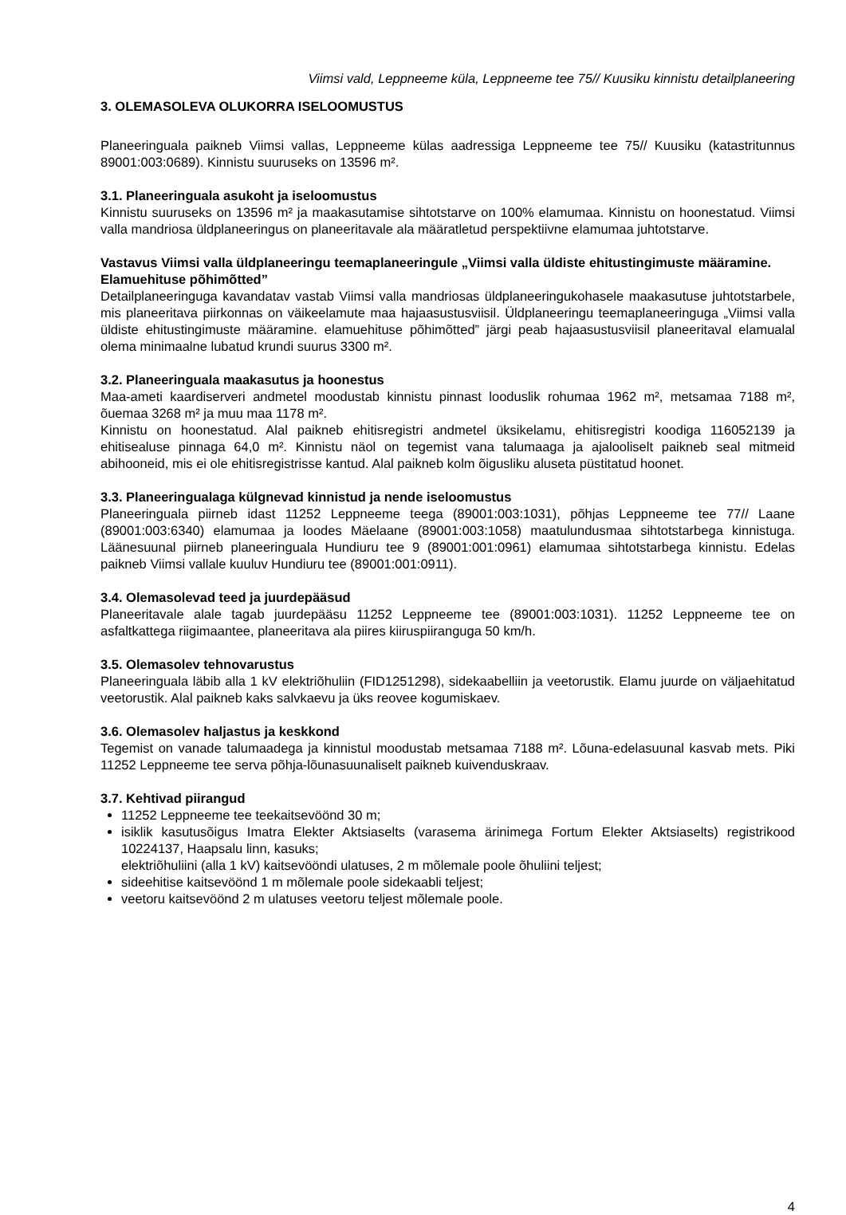Viimsi vald, Leppneeme küla, Leppneeme tee 75// Kuusiku kinnistu detailplaneering
3. OLEMASOLEVA OLUKORRA ISELOOMUSTUS
Planeeringuala paikneb Viimsi vallas, Leppneeme külas aadressiga Leppneeme tee 75// Kuusiku (katastritunnus 89001:003:0689). Kinnistu suuruseks on 13596 m².
3.1. Planeeringuala asukoht ja iseloomustus
Kinnistu suuruseks on 13596 m² ja maakasutamise sihtotstarve on 100% elamumaa. Kinnistu on hoonestatud. Viimsi valla mandriosa üldplaneeringus on planeeritavale ala määratletud perspektiivne elamumaa juhtotstarve.
Vastavus Viimsi valla üldplaneeringu teemaplaneeringule „Viimsi valla üldiste ehitustingimuste määramine. Elamuehituse põhimõtted”
Detailplaneeringuga kavandatav vastab Viimsi valla mandriosas üldplaneeringukohasele maakasutuse juhtotstarbele, mis planeeritava piirkonnas on väikeelamute maa hajaasustusviisil. Üldplaneeringu teemaplaneeringuga „Viimsi valla üldiste ehitustingimuste määramine. elamuehituse põhimõtted” järgi peab hajaasustusviisil planeeritaval elamualal olema minimaalne lubatud krundi suurus 3300 m².
3.2. Planeeringuala maakasutus ja hoonestus
Maa-ameti kaardiserveri andmetel moodustab kinnistu pinnast looduslik rohumaa 1962 m², metsamaa 7188 m², õuemaa 3268 m² ja muu maa 1178 m².
Kinnistu on hoonestatud. Alal paikneb ehitisregistri andmetel üksikelamu, ehitisregistri koodiga 116052139 ja ehitisealuse pinnaga 64,0 m². Kinnistu näol on tegemist vana talumaaga ja ajalooliselt paikneb seal mitmeid abihooneid, mis ei ole ehitisregistrisse kantud. Alal paikneb kolm õigusliku aluseta püstitatud hoonet.
3.3. Planeeringualaga külgnevad kinnistud ja nende iseloomustus
Planeeringuala piirneb idast 11252 Leppneeme teega (89001:003:1031), põhjas Leppneeme tee 77// Laane (89001:003:6340) elamumaa ja loodes Mäelaane (89001:003:1058) maatulundusmaa sihtotstarbega kinnistuga. Läänesuunal piirneb planeeringuala Hundiuru tee 9 (89001:001:0961) elamumaa sihtotstarbega kinnistu. Edelas paikneb Viimsi vallale kuuluv Hundiuru tee (89001:001:0911).
3.4. Olemasolevad teed ja juurdepääsud
Planeeritavale alale tagab juurdepääsu 11252 Leppneeme tee (89001:003:1031). 11252 Leppneeme tee on asfaltkattega riigimaantee, planeeritava ala piires kiiruspiiranguga 50 km/h.
3.5. Olemasolev tehnovarustus
Planeeringuala läbib alla 1 kV elektriõhuliin (FID1251298), sidekaabelliin ja veetorustik. Elamu juurde on väljaehitatud veetorustik. Alal paikneb kaks salvkaevu ja üks reovee kogumiskaev.
3.6. Olemasolev haljastus ja keskkond
Tegemist on vanade talumaadega ja kinnistul moodustab metsamaa 7188 m². Lõuna-edelasuunal kasvab mets. Piki 11252 Leppneeme tee serva põhja-lõunasuunaliselt paikneb kuivenduskraav.
3.7. Kehtivad piirangud
11252 Leppneeme tee teekaitsevöönd 30 m;
isiklik kasutusõigus Imatra Elekter Aktsiaselts (varasema ärinimega Fortum Elekter Aktsiaselts) registrikood 10224137, Haapsalu linn, kasuks;
elektriõhuliini (alla 1 kV) kaitsevööndi ulatuses, 2 m mõlemale poole õhuliini teljest;
sideehitise kaitsevöönd 1 m mõlemale poole sidekaabli teljest;
veetoru kaitsevöönd 2 m ulatuses veetoru teljest mõlemale poole.
4